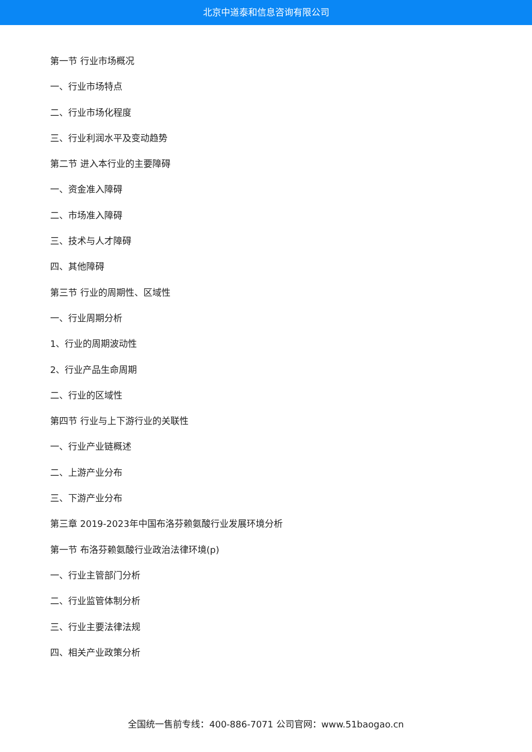北京中道泰和信息咨询有限公司
第一节 行业市场概况
一、行业市场特点
二、行业市场化程度
三、行业利润水平及变动趋势
第二节 进入本行业的主要障碍
一、资金准入障碍
二、市场准入障碍
三、技术与人才障碍
四、其他障碍
第三节 行业的周期性、区域性
一、行业周期分析
1、行业的周期波动性
2、行业产品生命周期
二、行业的区域性
第四节 行业与上下游行业的关联性
一、行业产业链概述
二、上游产业分布
三、下游产业分布
第三章 2019-2023年中国布洛芬赖氨酸行业发展环境分析
第一节 布洛芬赖氨酸行业政治法律环境(p)
一、行业主管部门分析
二、行业监管体制分析
三、行业主要法律法规
四、相关产业政策分析
全国统一售前专线：400-886-7071 公司官网：www.51baogao.cn